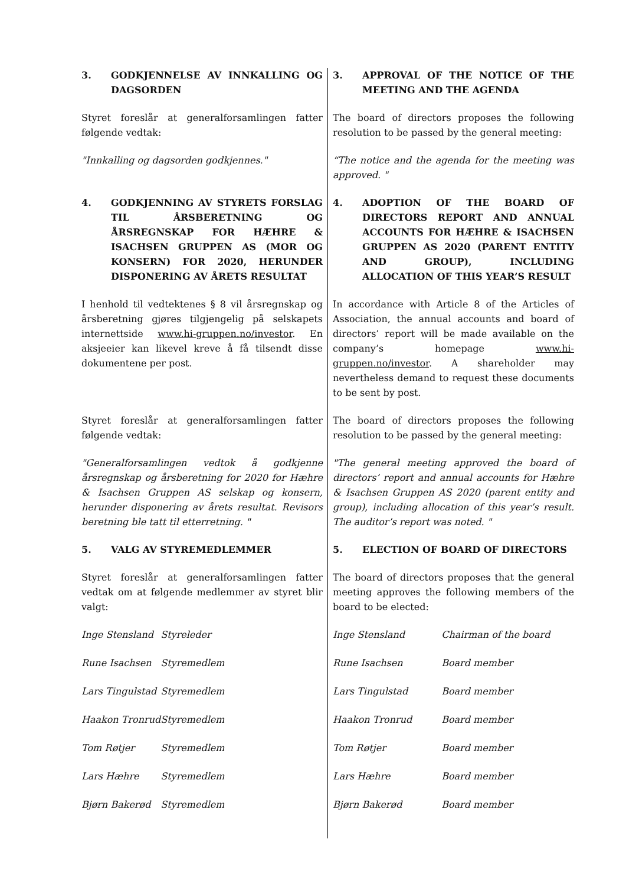| 3. GODKJENNELSE AV INNKALLING OG DAGSORDEN | 3. APPROVAL OF THE NOTICE OF THE MEETING AND THE AGENDA |
| Styret foreslår at generalforsamlingen fatter følgende vedtak: | The board of directors proposes the following resolution to be passed by the general meeting: |
| "Innkalling og dagsorden godkjennes." | “The notice and the agenda for the meeting was approved. " |
| 4. GODKJENNING AV STYRETS FORSLAG TIL ÅRSBERETNING OG ÅRSREGNSKAP FOR HÆHRE & ISACHSEN GRUPPEN AS (MOR OG KONSERN) FOR 2020, HERUNDER DISPONERING AV ÅRETS RESULTAT | 4. ADOPTION OF THE BOARD OF DIRECTORS REPORT AND ANNUAL ACCOUNTS FOR HÆHRE & ISACHSEN GRUPPEN AS 2020 (PARENT ENTITY AND GROUP), INCLUDING ALLOCATION OF THIS YEAR’S RESULT |
| I henhold til vedtektenes § 8 vil årsregnskap og årsberetning gjøres tilgjengelig på selskapets internettside www.hi-gruppen.no/investor . En aksjeeier kan likevel kreve å få tilsendt disse dokumentene per post. | In accordance with Article 8 of the Articles of Association, the annual accounts and board of directors’ report will be made available on the company’s homepage www.hi-gruppen.no/investor . A shareholder may nevertheless demand to request these documents to be sent by post. |
| Styret foreslår at generalforsamlingen fatter følgende vedtak: | The board of directors proposes the following resolution to be passed by the general meeting: |
| "Generalforsamlingen vedtok å godkjenne årsregnskap og årsberetning for 2020 for Hæhre & Isachsen Gruppen AS selskap og konsern, herunder disponering av årets resultat. Revisors beretning ble tatt til etterretning. " | "The general meeting approved the board of directors’ report and annual accounts for Hæhre & Isachsen Gruppen AS 2020 (parent entity and group), including allocation of this year’s result. The auditor’s report was noted. " |
| 5. VALG AV STYREMEDLEMMER | 5. ELECTION OF BOARD OF DIRECTORS |
| Styret foreslår at generalforsamlingen fatter vedtak om at følgende medlemmer av styret blir valgt: | The board of directors proposes that the general meeting approves the following members of the board to be elected: |
| / Inge Stensland / Styreleder / / Rune Isachsen / Styremedlem / / Lars Tingulstad / Styremedlem / / Haakon Tronrud / Styremedlem / / Tom Røtjer / Styremedlem / / Lars Hæhre / Styremedlem / / Bjørn Bakerød / Styremedlem / | / Inge Stensland / Chairman of the board / / Rune Isachsen / Board member / / Lars Tingulstad / Board member / / Haakon Tronrud / Board member / / Tom Røtjer / Board member / / Lars Hæhre / Board member / / Bjørn Bakerød / Board member / |